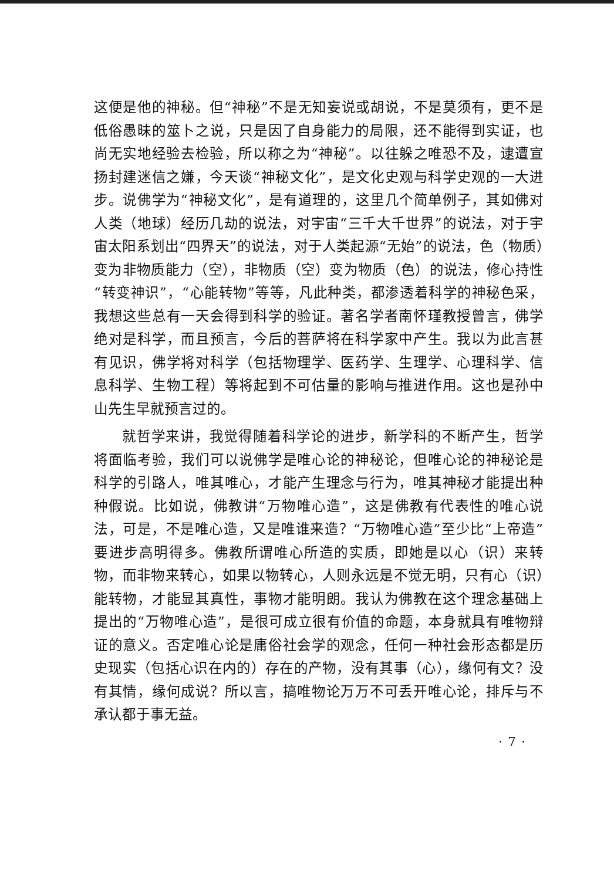这便是他的神秘。但“神秘”不是无知妄说或胡说，不是莫须有，更不是低俗愚昧的筮卜之说，只是因了自身能力的局限，还不能得到实证，也尚无实地经验去检验，所以称之为“神秘”。以往躲之唯恐不及，逮遭宣扬封建迷信之嫌，今天谈“神秘文化”，是文化史观与科学史观的一大进步。说佛学为“神秘文化”，是有道理的，这里几个简单例子，其如佛对人类（地球）经历几劫的说法，对宇宙“三千大千世界”的说法，对于宇宙太阳系划出“四界天”的说法，对于人类起源“无始”的说法，色（物质）变为非物质能力（空），非物质（空）变为物质（色）的说法，修心持性“转变神识”，“心能转物”等等，凡此种类，都渗透着科学的神秘色采，我想这些总有一天会得到科学的验证。著名学者南怀瑾教授曾言，佛学绝对是科学，而且预言，今后的菩萨将在科学家中产生。我以为此言甚有见识，佛学将对科学（包括物理学、医药学、生理学、心理科学、信息科学、生物工程）等将起到不可估量的影响与推进作用。这也是孙中山先生早就预言过的。
就哲学来讲，我觉得随着科学论的进步，新学科的不断产生，哲学将面临考验，我们可以说佛学是唯心论的神秘论，但唯心论的神秘论是科学的引路人，唯其唯心，才能产生理念与行为，唯其神秘才能提出种种假说。比如说，佛教讲“万物唯心造”，这是佛教有代表性的唯心说法，可是，不是唯心造，又是唯谁来造？“万物唯心造”至少比“上帝造”要进步高明得多。佛教所谓唯心所造的实质，即她是以心（识）来转物，而非物来转心，如果以物转心，人则永远是不觉无明，只有心（识）能转物，才能显其真性，事物才能明朗。我认为佛教在这个理念基础上提出的“万物唯心造”，是很可成立很有价值的命题，本身就具有唯物辩证的意义。否定唯心论是庸俗社会学的观念，任何一种社会形态都是历史现实（包括心识在内的）存在的产物，没有其事（心），缘何有文？没有其情，缘何成说？所以言，搞唯物论万万不可丢开唯心论，排斥与不承认都于事无益。
· 7 ·